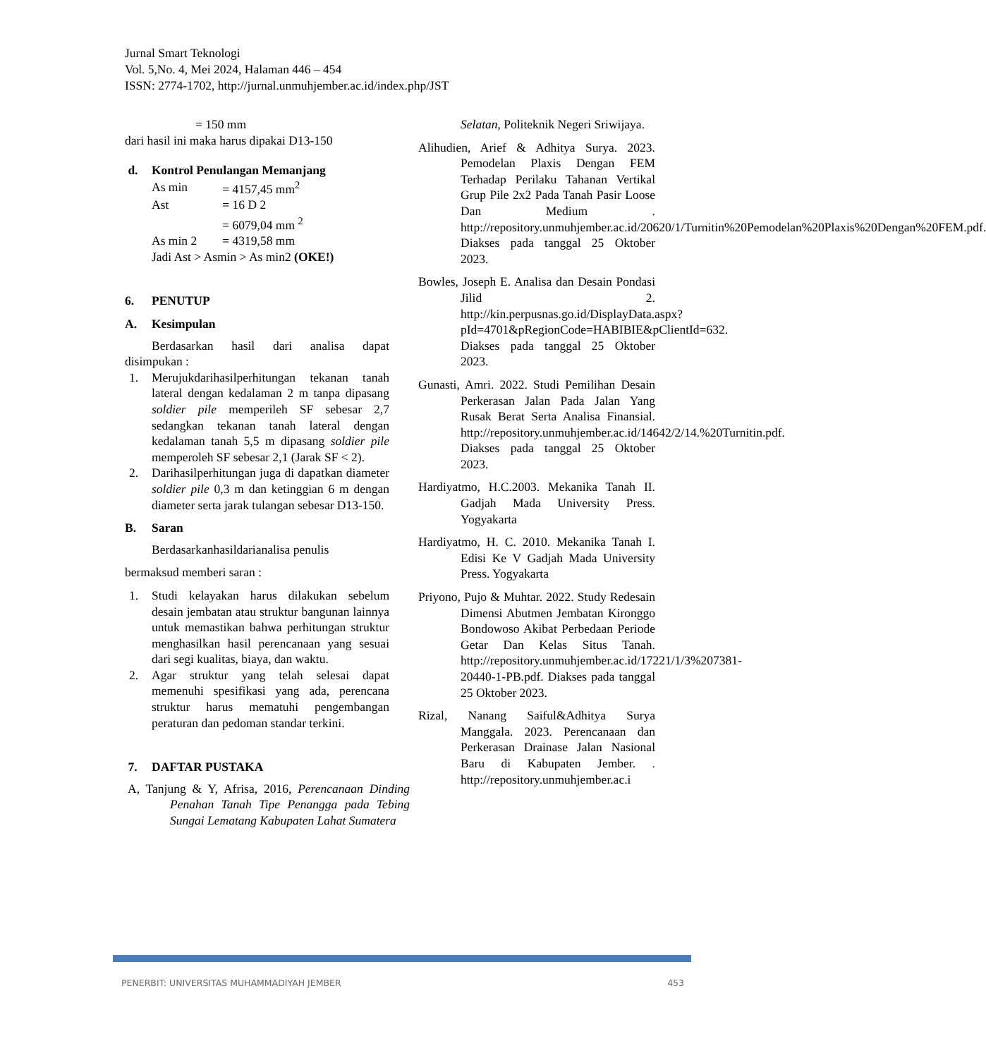Jurnal Smart Teknologi
Vol. 5,No. 4, Mei 2024, Halaman 446 – 454
ISSN: 2774-1702, http://jurnal.unmuhjember.ac.id/index.php/JST
= 150 mm
dari hasil ini maka harus dipakai D13-150
d. Kontrol Penulangan Memanjang
| As min | = 4157,45 mm<sup>2</sup> |
| Ast | = 16 D 2 |
| | = 6079,04 mm <sup>2</sup> |
| As min 2 | = 4319,58 mm |
| Jadi Ast > Asmin > As min2 (OKE!) | |
6. PENUTUP
A. Kesimpulan
Berdasarkan hasil dari analisa dapat disimpukan :
1. Merujukdarihasilperhitungan tekanan tanah lateral dengan kedalaman 2 m tanpa dipasang soldier pile memperileh SF sebesar 2,7 sedangkan tekanan tanah lateral dengan kedalaman tanah 5,5 m dipasang soldier pile memperoleh SF sebesar 2,1 (Jarak SF < 2).
2. Darihasilperhitungan juga di dapatkan diameter soldier pile 0,3 m dan ketinggian 6 m dengan diameter serta jarak tulangan sebesar D13-150.
B. Saran
Berdasarkanhasildarianalisa penulis
bermaksud memberi saran :
1. Studi kelayakan harus dilakukan sebelum desain jembatan atau struktur bangunan lainnya untuk memastikan bahwa perhitungan struktur menghasilkan hasil perencanaan yang sesuai dari segi kualitas, biaya, dan waktu.
2. Agar struktur yang telah selesai dapat memenuhi spesifikasi yang ada, perencana struktur harus mematuhi pengembangan peraturan dan pedoman standar terkini.
7. DAFTAR PUSTAKA
A, Tanjung & Y, Afrisa, 2016, Perencanaan Dinding Penahan Tanah Tipe Penangga pada Tebing Sungai Lematang Kabupaten Lahat Sumatera
Selatan, Politeknik Negeri Sriwijaya.
Alihudien, Arief & Adhitya Surya. 2023. Pemodelan Plaxis Dengan FEM Terhadap Perilaku Tahanan Vertikal Grup Pile 2x2 Pada Tanah Pasir Loose Dan Medium . http://repository.unmuhjember.ac.id/20620/1/Turnitin%20Pemodelan%20Plaxis%20Dengan%20FEM.pdf. Diakses pada tanggal 25 Oktober 2023.
Bowles, Joseph E. Analisa dan Desain Pondasi Jilid 2. http://kin.perpusnas.go.id/DisplayData.aspx?pId=4701&pRegionCode=HABIBIE&pClientId=632. Diakses pada tanggal 25 Oktober 2023.
Gunasti, Amri. 2022. Studi Pemilihan Desain Perkerasan Jalan Pada Jalan Yang Rusak Berat Serta Analisa Finansial. http://repository.unmuhjember.ac.id/14642/2/14.%20Turnitin.pdf. Diakses pada tanggal 25 Oktober 2023.
Hardiyatmo, H.C.2003. Mekanika Tanah II. Gadjah Mada University Press. Yogyakarta
Hardiyatmo, H. C. 2010. Mekanika Tanah I. Edisi Ke V Gadjah Mada University Press. Yogyakarta
Priyono, Pujo & Muhtar. 2022. Study Redesain Dimensi Abutmen Jembatan Kironggo Bondowoso Akibat Perbedaan Periode Getar Dan Kelas Situs Tanah. http://repository.unmuhjember.ac.id/17221/1/3%207381-20440-1-PB.pdf. Diakses pada tanggal 25 Oktober 2023.
Rizal, Nanang Saiful&Adhitya Surya Manggala. 2023. Perencanaan dan Perkerasan Drainase Jalan Nasional Baru di Kabupaten Jember. . http://repository.unmuhjember.ac.i
PENERBIT: UNIVERSITAS MUHAMMADIYAH JEMBER 453